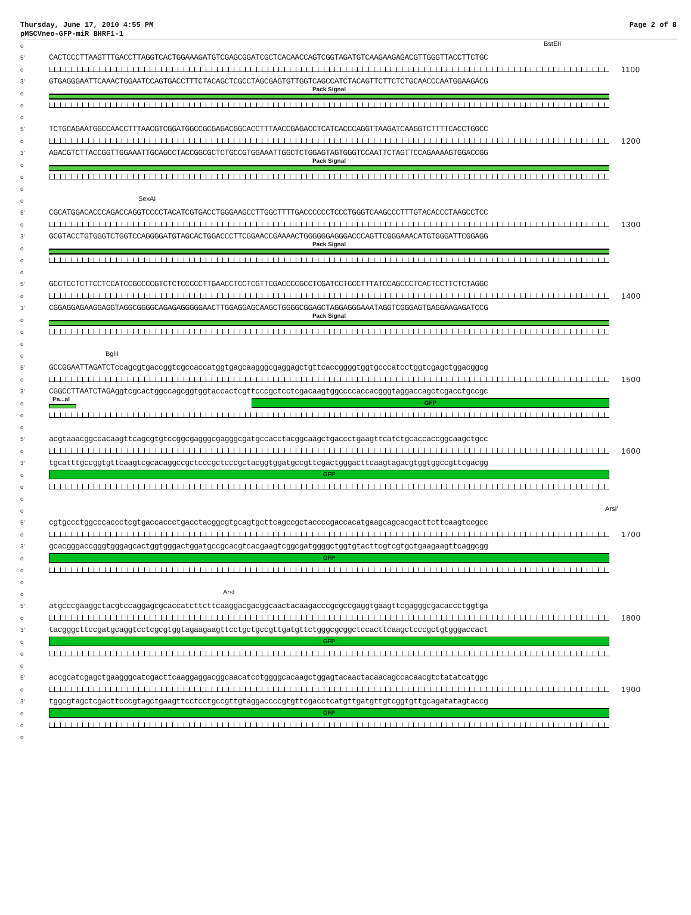Thursday, June 17, 2010 4:55 PM
pMSCVneo-GFP-miR BHRF1-1
Page 2 of 8
o BstEII
5' CACTCCCTTAAGTTTGACCTTAGGTCACTGGAAAGATGTCGAGCGGATCGCTCACAACCAGTCGGTAGATGTCAAGAAGAGACGTTGGGTTACCTTCTGC
o
1100
3' GTGAGGGAATTCAAACTGGAATCCAGTGACCTTTCTACAGCTCGCCTAGCGAGTGTTGGTCAGCCATCTACAGTTCTTCTCTGCAACCCAATGGAAGACG
o
Pack Signal
o
o
5' TCTGCAGAATGGCCAACCTTTAACGTCGGATGGCCGCGAGACGGCACCTTTAACCGAGACCTCATCACCCAGGTTAAGATCAAGGTCTTTTCACCTGGCC
o
1200
3' AGACGTCTTACCGGTTGGAAATTGCAGCCTACCGGCGCTCTGCCGTGGAAATTGGCTCTGGAGTAGTGGGTCCAATTCTAGTTCCAGAAAAGTGGACCGG
o
Pack Signal
o
o
o SexAI
5' CGCATGGACACCCAGACCAGGTCCCCTACATCGTGACCTGGGAAGCCTTGGCTTTTGACCCCCCTCCCTGGGTCAAGCCCTTTGTACACCCTAAGCCTCC
o
1300
3' GCGTACCTGTGGGTCTGGTCCAGGGGATGTAGCACTGGACCCTTCGGAACCGAAAACTGGGGGGAGGGACCCAGTTCGGGAAACATGTGGGATTCGGAGG
o
Pack Signal
o
o
5' GCCTCCTCTTCCTCCATCCGCCCCGTCTCTCCCCCTTGAACCTCCTCGTTCGACCCCGCCTCGATCCTCCCTTTATCCAGCCCTCACTCCTTCTCTAGGC
o
1400
3' CGGAGGAGAAGGAGGTAGGCGGGGCAGAGAGGGGGAACTTGGAGGAGCAAGCTGGGGCGGAGCTAGGAGGGAAATAGGTCGGGAGTGAGGAAGAGATCCG
o
Pack Signal
o
o
o BglII
5' GCCGGAATTAGATCTccagcgtgaccggtcgccaccatggtgagcaagggcgaggagctgttcaccggggtggtgcccatcctggtcgagctggacggcg
o
1500
3' CGGCCTTAATCTAGAggtcgcactggccagcggtggtaccactcgttcccgctcctcgacaagtggccccaccacgggtaggaccagctcgacctgccgc
o
Pa...al GFP
o
o
5' acgtaaacggccacaagttcagcgtgtccggcgagggcgagggcgatgccacctacggcaagctgaccctgaagttcatctgcaccaccggcaagctgcc
o
1600
3' tgcatttgccggtgttcaagtcgcacaggccgctcccgctcccgctacggtggatgccgttcgactgggacttcaagtagacgtggtggccgttcgacgg
o
GFP
o
o
o ArsI'
5' cgtgccctggcccaccctcgtgaccaccctgacctacggcgtgcagtgcttcagccgctaccccgaccacatgaagcagcacgacttcttcaagtccgcc
o
1700
3' gcacgggaccgggtgggagcactggtgggactggatgccgcacgtcacgaagtcggcgatggggctggtgtacttcgtcgtgctgaagaagttcaggcgg
o
GFP
o
o
o ArsI
5' atgcccgaaggctacgtccaggagcgcaccatcttcttcaaggacgacggcaactacaagacccgcgccgaggtgaagttcgagggcgacaccctggtga
o
1800
3' tacgggcttccgatgcaggtcctcgcgtggtagaagaagttcctgctgccgttgatgttctgggcgcggctccacttcaagctcccgctgtgggaccact
o
GFP
o
o
5' accgcatcgagctgaagggcatcgacttcaaggaggacggcaacatcctggggcacaagctggagtacaactacaacagccacaacgtctatatcatggc
o
1900
3' tggcgtagctcgacttcccgtagctgaagttcctcctgccgttgtaggaccccgtgttcgacctcatgttgatgttgtcggtgttgcagatatagtaccg
o
GFP
o
o